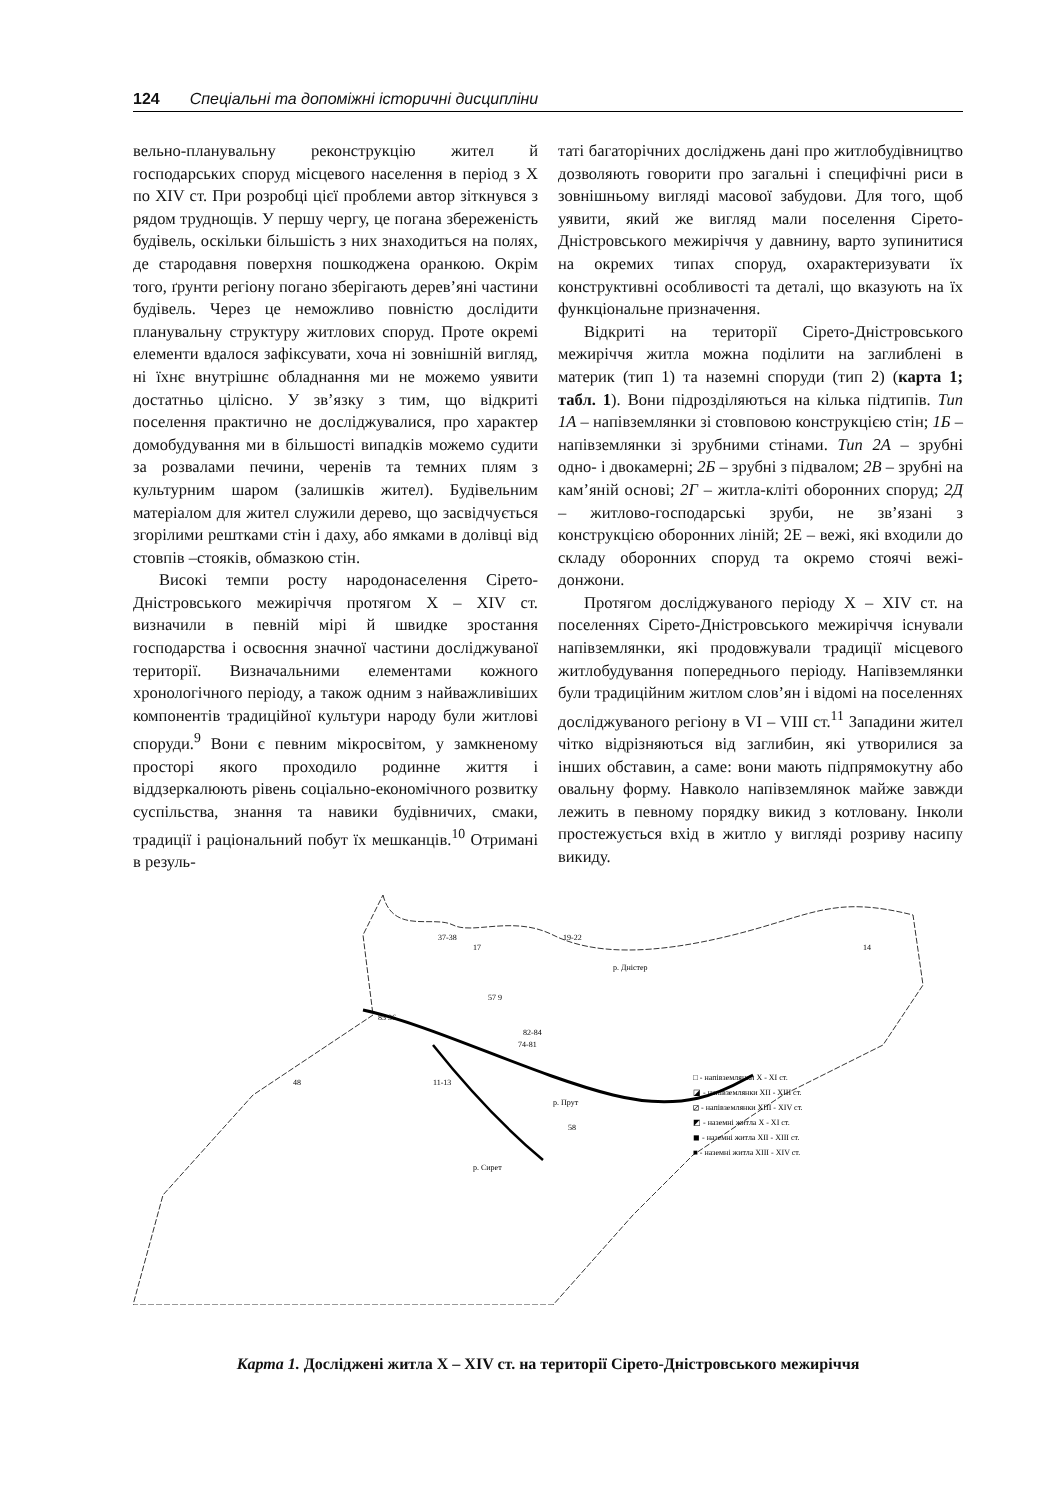124 Спеціальні та допоміжні історичні дисципліни
вельно-планувальну реконструкцію жител й господарських споруд місцевого населення в період з X по XIV ст. При розробці цієї проблеми автор зіткнувся з рядом труднощів. У першу чергу, це погана збереженість будівель, оскільки більшість з них знаходиться на полях, де стародавня поверхня пошкоджена оранкою. Окрім того, ґрунти регіону погано зберігають дерев’яні частини будівель. Через це неможливо повністю дослідити планувальну структуру житлових споруд. Проте окремі елементи вдалося зафіксувати, хоча ні зовнішній вигляд, ні їхнє внутрішнє обладнання ми не можемо уявити достатньо цілісно. У зв’язку з тим, що відкриті поселення практично не досліджувалися, про характер домобудування ми в більшості випадків можемо судити за розвалами печини, черенів та темних плям з культурним шаром (залишків жител). Будівельним матеріалом для жител служили дерево, що засвідчується згорілими рештками стін і даху, або ямками в долівці від стовпів –стояків, обмазкою стін.
Високі темпи росту народонаселення Сірето-Дністровського межиріччя протягом X – XIV ст. визначили в певній мірі й швидке зростання господарства і освоєння значної частини досліджуваної території. Визначальними елементами кожного хронологічного періоду, а також одним з найважливіших компонентів традиційної культури народу були житлові споруди.<sup>9</sup> Вони є певним мікросвітом, у замкненому просторі якого проходило родинне життя і віддзеркалюють рівень соціально-економічного розвитку суспільства, знання та навики будівничих, смаки, традиції і раціональний побут їх мешканців.<sup>10</sup> Отримані в резуль-
таті багаторічних досліджень дані про житлобудівництво дозволяють говорити про загальні і специфічні риси в зовнішньому вигляді масової забудови. Для того, щоб уявити, який же вигляд мали поселення Сірето-Дністровського межиріччя у давнину, варто зупинитися на окремих типах споруд, охарактеризувати їх конструктивні особливості та деталі, що вказують на їх функціональне призначення.
Відкриті на території Сірето-Дністровського межиріччя житла можна поділити на заглиблені в материк (тип 1) та наземні споруди (тип 2) (карта 1; табл. 1). Вони підрозділяються на кілька підтипів. Тип 1А – напівземлянки зі стовповою конструкцією стін; 1Б – напівземлянки зі зрубними стінами. Тип 2А – зрубні одно- і двокамерні; 2Б – зрубні з підвалом; 2В – зрубні на кам’яній основі; 2Г – житла-кліті оборонних споруд; 2Д – житлово-господарські зруби, не зв’язані з конструкцією оборонних ліній; 2Е – вежі, які входили до складу оборонних споруд та окремо стоячі вежі-донжони.
Протягом досліджуваного періоду X – XIV ст. на поселеннях Сірето-Дністровського межиріччя існували напівземлянки, які продовжували традиції місцевого житлобудування попереднього періоду. Напівземлянки були традиційним житлом слов’ян і відомі на поселеннях досліджуваного регіону в VI – VIII ст.<sup>11</sup> Западини жител чітко відрізняються від заглибин, які утворилися за інших обставин, а саме: вони мають підпрямокутну або овальну форму. Навколо напівземлянок майже завжди лежить в певному порядку викид з котловану. Інколи простежується вхід в житло у вигляді розриву насипу викиду.
37-38
17
19-22
р. Дністер
14
57 9
82-84
74-81
85 36
48
11-13
р. Прут
58
р. Сирет
□ - напівземлянки X - XI ст.
◪ - напівземлянки XII - XIII ст.
⧄ - напівземлянки XIII - XIV ст.
◩ - наземні житла X - XI ст.
◼ - наземні житла XII - XIII ст.
■ - наземні житла XIII - XIV ст.
Карта 1. Досліджені житла X – XIV ст. на території Сірето-Дністровського межиріччя